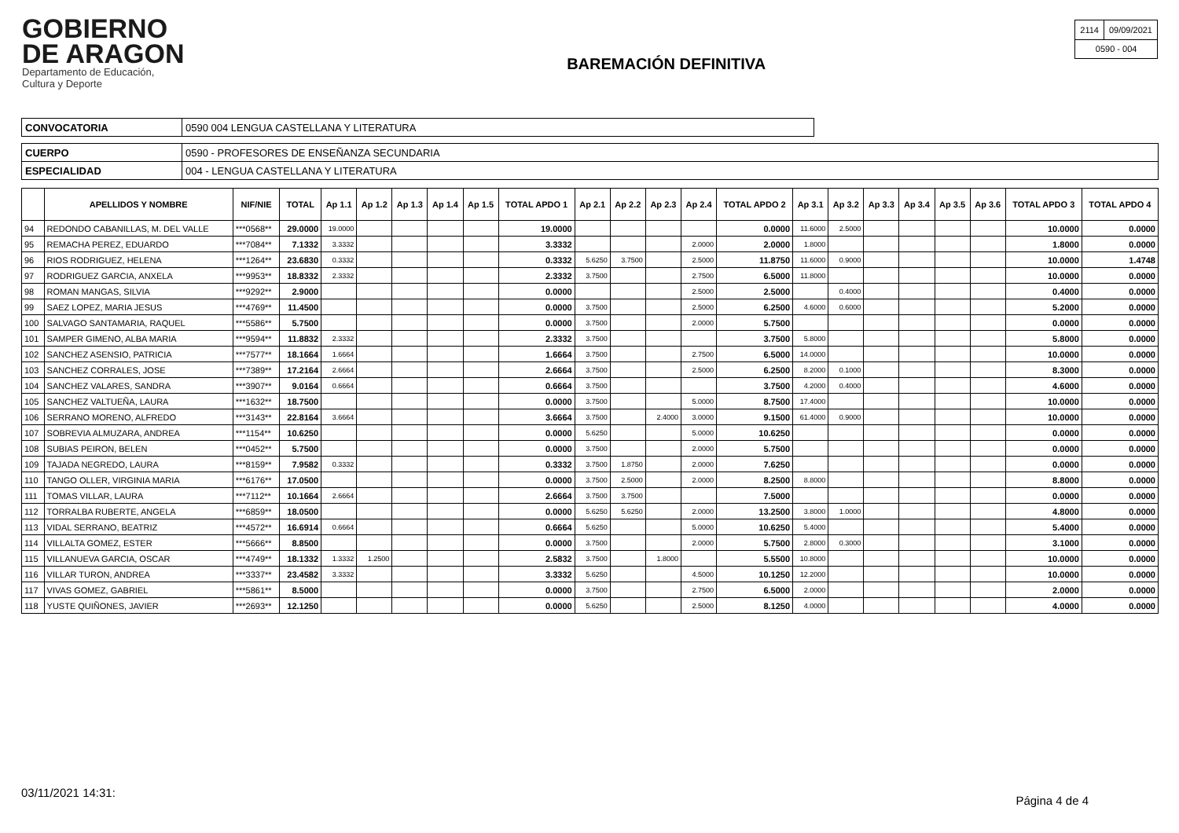GOBIERNO
DE ARAGON
Departamento de Educación,
Cultura y Deporte
BAREMACIÓN DEFINITIVA
| 2114 | 09/09/2021 |
| 0590 - 004 | |
| CONVOCATORIA | 0590 004 LENGUA CASTELLANA Y LITERATURA |
| CUERPO | 0590 - PROFESORES DE ENSEÑANZA SECUNDARIA |
| ESPECIALIDAD | 004 - LENGUA CASTELLANA Y LITERATURA |
| | APELLIDOS Y NOMBRE | NIF/NIE | TOTAL | Ap 1.1 | Ap 1.2 | Ap 1.3 | Ap 1.4 | Ap 1.5 | TOTAL APDO 1 | Ap 2.1 | Ap 2.2 | Ap 2.3 | Ap 2.4 | TOTAL APDO 2 | Ap 3.1 | Ap 3.2 | Ap 3.3 | Ap 3.4 | Ap 3.5 | Ap 3.6 | TOTAL APDO 3 | TOTAL APDO 4 |
| --- | --- | --- | --- | --- | --- | --- | --- | --- | --- | --- | --- | --- | --- | --- | --- | --- | --- | --- | --- | --- | --- | --- |
| 94 | REDONDO CABANILLAS, M. DEL VALLE | ***0568** | 29.0000 | 19.0000 | | | | | 19.0000 | | | | | 0.0000 | 11.6000 | 2.5000 | | | | | 10.0000 | 0.0000 |
| 95 | REMACHA PEREZ, EDUARDO | ***7084** | 7.1332 | 3.3332 | | | | | 3.3332 | | | | 2.0000 | 2.0000 | 1.8000 | | | | | | 1.8000 | 0.0000 |
| 96 | RIOS RODRIGUEZ, HELENA | ***1264** | 23.6830 | 0.3332 | | | | | 0.3332 | 5.6250 | 3.7500 | | 2.5000 | 11.8750 | 11.6000 | 0.9000 | | | | | 10.0000 | 1.4748 |
| 97 | RODRIGUEZ GARCIA, ANXELA | ***9953** | 18.8332 | 2.3332 | | | | | 2.3332 | 3.7500 | | | 2.7500 | 6.5000 | 11.8000 | | | | | | 10.0000 | 0.0000 |
| 98 | ROMAN MANGAS, SILVIA | ***9292** | 2.9000 | | | | | | 0.0000 | | | | 2.5000 | 2.5000 | | 0.4000 | | | | | 0.4000 | 0.0000 |
| 99 | SAEZ LOPEZ, MARIA JESUS | ***4769** | 11.4500 | | | | | | 0.0000 | 3.7500 | | | 2.5000 | 6.2500 | 4.6000 | 0.6000 | | | | | 5.2000 | 0.0000 |
| 100 | SALVAGO SANTAMARIA, RAQUEL | ***5586** | 5.7500 | | | | | | 0.0000 | 3.7500 | | | 2.0000 | 5.7500 | | | | | | | 0.0000 | 0.0000 |
| 101 | SAMPER GIMENO, ALBA MARIA | ***9594** | 11.8832 | 2.3332 | | | | | 2.3332 | 3.7500 | | | | 3.7500 | 5.8000 | | | | | | 5.8000 | 0.0000 |
| 102 | SANCHEZ ASENSIO, PATRICIA | ***7577** | 18.1664 | 1.6664 | | | | | 1.6664 | 3.7500 | | | 2.7500 | 6.5000 | 14.0000 | | | | | | 10.0000 | 0.0000 |
| 103 | SANCHEZ CORRALES, JOSE | ***7389** | 17.2164 | 2.6664 | | | | | 2.6664 | 3.7500 | | | 2.5000 | 6.2500 | 8.2000 | 0.1000 | | | | | 8.3000 | 0.0000 |
| 104 | SANCHEZ VALARES, SANDRA | ***3907** | 9.0164 | 0.6664 | | | | | 0.6664 | 3.7500 | | | | 3.7500 | 4.2000 | 0.4000 | | | | | 4.6000 | 0.0000 |
| 105 | SANCHEZ VALTUEÑA, LAURA | ***1632** | 18.7500 | | | | | | 0.0000 | 3.7500 | | | 5.0000 | 8.7500 | 17.4000 | | | | | | 10.0000 | 0.0000 |
| 106 | SERRANO MORENO, ALFREDO | ***3143** | 22.8164 | 3.6664 | | | | | 3.6664 | 3.7500 | | 2.4000 | 3.0000 | 9.1500 | 61.4000 | 0.9000 | | | | | 10.0000 | 0.0000 |
| 107 | SOBREVIA ALMUZARA, ANDREA | ***1154** | 10.6250 | | | | | | 0.0000 | 5.6250 | | | 5.0000 | 10.6250 | | | | | | | 0.0000 | 0.0000 |
| 108 | SUBIAS PEIRON, BELEN | ***0452** | 5.7500 | | | | | | 0.0000 | 3.7500 | | | 2.0000 | 5.7500 | | | | | | | 0.0000 | 0.0000 |
| 109 | TAJADA NEGREDO, LAURA | ***8159** | 7.9582 | 0.3332 | | | | | 0.3332 | 3.7500 | 1.8750 | | 2.0000 | 7.6250 | | | | | | | 0.0000 | 0.0000 |
| 110 | TANGO OLLER, VIRGINIA MARIA | ***6176** | 17.0500 | | | | | | 0.0000 | 3.7500 | 2.5000 | | 2.0000 | 8.2500 | 8.8000 | | | | | | 8.8000 | 0.0000 |
| 111 | TOMAS VILLAR, LAURA | ***7112** | 10.1664 | 2.6664 | | | | | 2.6664 | 3.7500 | 3.7500 | | | 7.5000 | | | | | | | 0.0000 | 0.0000 |
| 112 | TORRALBA RUBERTE, ANGELA | ***6859** | 18.0500 | | | | | | 0.0000 | 5.6250 | 5.6250 | | 2.0000 | 13.2500 | 3.8000 | 1.0000 | | | | | 4.8000 | 0.0000 |
| 113 | VIDAL SERRANO, BEATRIZ | ***4572** | 16.6914 | 0.6664 | | | | | 0.6664 | 5.6250 | | | 5.0000 | 10.6250 | 5.4000 | | | | | | 5.4000 | 0.0000 |
| 114 | VILLALTA GOMEZ, ESTER | ***5666** | 8.8500 | | | | | | 0.0000 | 3.7500 | | | 2.0000 | 5.7500 | 2.8000 | 0.3000 | | | | | 3.1000 | 0.0000 |
| 115 | VILLANUEVA GARCIA, OSCAR | ***4749** | 18.1332 | 1.3332 | 1.2500 | | | | 2.5832 | 3.7500 | | 1.8000 | | 5.5500 | 10.8000 | | | | | | 10.0000 | 0.0000 |
| 116 | VILLAR TURON, ANDREA | ***3337** | 23.4582 | 3.3332 | | | | | 3.3332 | 5.6250 | | | 4.5000 | 10.1250 | 12.2000 | | | | | | 10.0000 | 0.0000 |
| 117 | VIVAS GOMEZ, GABRIEL | ***5861** | 8.5000 | | | | | | 0.0000 | 3.7500 | | | 2.7500 | 6.5000 | 2.0000 | | | | | | 2.0000 | 0.0000 |
| 118 | YUSTE QUIÑONES, JAVIER | ***2693** | 12.1250 | | | | | | 0.0000 | 5.6250 | | | 2.5000 | 8.1250 | 4.0000 | | | | | | 4.0000 | 0.0000 |
03/11/2021 14:31:
Página 4 de 4